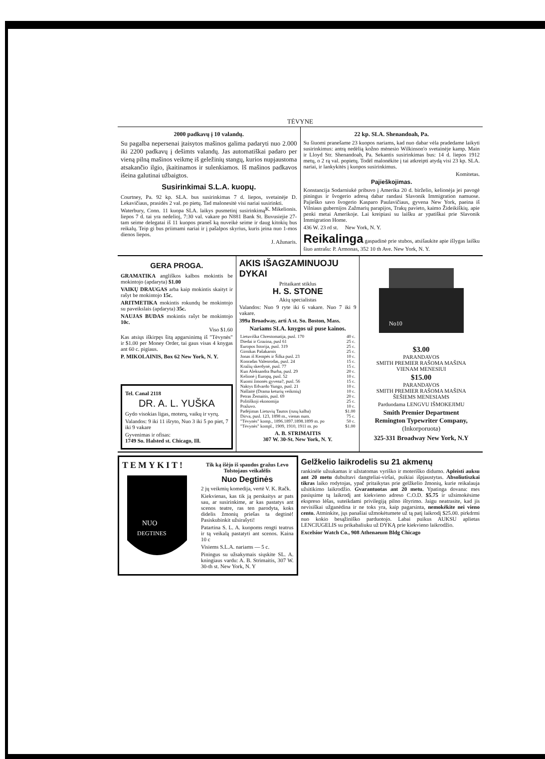TĖVYNE
2000 padkavų į 10 valandų.
Su pagalba nepersenai įtaisytos mašinos galima padaryti nuo 2.000 iki 2200 padkavų į dešimts valandų. Jas automatiškai padaro per vieną pilną mašinos veikmę iš geležinių stangų, kurios nupjaustoma atsakančio ilgio, įkaitinamos ir sulenkiamos. Iš mašinos padkavos išeina galutinai užbaigtos.
Susirinkimai S.L.A. kuopų.
Courtney, Pa. 92 kp. SLA. bus susirinkimas 7 d. liepos, svetainėje D. Lekavičiaus, prasidės 2 val. po pietų. Tad malonesitė visi nariai susirinkti. K. Mikelionis.
Waterbury, Conn. 11 kuopa SLA. laikys pusmetinį susirinkimą liepos 7 d. tai yra nedelioj, 7:30 val. vakare po N881 Bank St. Buvusiejie 27-tam seime delegatai iš 11 kuopos praneš ką nuveikė seime ir daug kitokių bus reikalų. Teip gi bus priimami nariai ir į pašalpos skyrius, kuris įeina nuo 1-mos dienos liepos.
J. Ažunaris.
22 kp. SLA. Shenandoah, Pa.
Su šiuomi pranešame 23 kuopos nariams, kad nuo dabar vėla pradedame laikyti susirinkimus: antrą nedėlią kožno mėnesio Wilkinson'o svetainėje kamp. Main ir Lloyd Str. Shenandoah, Pa. Sekantis susirinkimas bus: 14 d. liepos 1912 metų, o 2 rą val. popietų. Todėl malonėkite į tai atkreipti atydą visi 23 kp. SLA. nariai, ir lankykitės į kuopos susirinkimus.
Komitetas.
Pajieškojimas.
Konstancija Sodarniukė pribuvo į Amerika 20 d. birželio, kelionėja jei pavogė piningus ir švogerio adresą dabar randasi Slavonik Immigration namuose. Pajieško savo švogerio Kasparo Paulavičiaus, gyvena New York, paeina iš Vilniaus gubernijos Zažmarių parapijos, Trakų pavieto, kaimo Žideikiškių. apie penki metai Amerikoje. Lai kreipiasi su laišku ar ypatiškai prie Slavonik Immigration Home.
436 W. 23 rd st. New York, N. Y.
Reikalinga gaspadinė prie stubos, atsišaukite apie išlygas laišku šiuo antrašu: P. Armonas, 352 10 th Ave. New York, N. Y.
GERA PROGA.
GRAMATIKA angliškos kalbos mokintis be mokintojo (apdaryta) $1.00
VAIKŲ DRAUGAS arba kaip mokintis skaityt ir rašyt be mokintojo 15c.
ARITMETIKA mokintis rokundų be mokintojo su paveikslais (apdaryta) 35c.
NAUJAS BUDAS mokintis rašyt be mokintojo 10c.
Viso $1.60
Kas atsiųs iškirpęs šitą apgarsinimą iš "Tėvynės" ir $1.00 per Money Order, tai gaus visas 4 knygas ant 60 c. pigiaus.
P. MIKOLAINIS, Box 62 New York, N. Y.
Tel. Canal 2118
DR. A. L. YUŠKA
Gydo visokias ligas, moterų, vaikų ir vyrų.
Valandos: 9 iki 11 išryto, Nuo 3 iki 5 po piet, 7 iki 9 vakare
Gyvenimas ir ofisas:
1749 So. Halsted st. Chicago, Ill.
AKIS IŠAGZAMINUOJU DYKAI
Pritaikant stiklus
H. S. STONE
Akių specialistas
Valandos: Nuo 9 ryte iki 6 vakare. Nuo 7 iki 9 vakare.
399a Broadway, arti A st. So. Boston, Mass.
Nariams SLA. knygos už puse kainos.
| Lietuviška Chrestomatija, pusl. 170 | 40 c. |
| Diedai ir Grazina, pusl 61 | 25 c. |
| Europos Istorija, pusl. 319 | 25 c. |
| Girnikas Pašakarnis | 25 c. |
| Jonas iš Kempės ir Šilka pusl. 23 | 10 c. |
| Konradas Valenrodas, pusl. 24 | 15 c. |
| Kražių skerdynė, pusl. 77 | 15 c. |
| Kun Aleksandra Burba, pusl. 29 | 20 c. |
| Kelionė į Europą, pusl. 52 | 10 c. |
| Kuomi žmonės gyvena?, pusl. 56 | 15 c. |
| Naktys Edvardo Yungo, pusl. 21 | 10 c. |
| Našlaitė (Drama keturių veikmių) | 10 c. |
| Petras Žemaitis, pusl. 69 | 20 c. |
| Politiškoji ekonomija | 25 c. |
| Pražuvo. | 10 c. |
| Padėjimas Lietuvių Tautos (rusų kalba) | $1.00 |
| Dirva, pusl. 123, 1898 m., vienas num. | 75 c. |
| "Tėvynės" komp., 1896.1897.1898.1899 m. po | 50 c. |
| "Tėvynės" kompl., 1909, 1910, 1911 m. po | $1.00 |
A. B. STRIMAITIS
307 W. 30-St. New York, N. Y.
No10
$3.00
PARANDAVOS
SMITH PREMIER RAŠOMA MAŠINA
VIENAM MENESIUI
$15.00
PARANDAVOS
SMITH PREMIER RAŠOMA MAŠINA
ŠEŠIEMS MENESIAMS
Parduodama LENGVU IŠMOKEJIMU
Smith Premier Department
Remington Typewriter Company,
(Inkorporuota)
325-331 Broadway New York, N.Y
TEMYKIT!
NUO
DEGTINES
Tik ką išėjo iš spaudos gražus Levo Tolstojaus veikalėlis
Nuo Degtinės
2 jų veikmių komedija, vertė V. K. Račk.
Kiekvienas, kas tik ją perskaitys ar pats sau, ar susirinkime, ar kas pastatys ant scenos teatre, ras ten parodyta, koks didelis žmonių priešas ta degtinė! Pasiskubinkit užsirašyti!
Patartina S. L. A. kuopoms rengti teatrus ir tą veikalą pastatyti ant scenos. Kaina 10 c
Visiems S.L.A. nariams — 5 c.
Piningus su užsakymais siųskite SL. A. kningiaus vardu: A. B. Strimaitis, 307 W. 30-th st. New York, N. Y
Gelžkelio laikrodelis su 21 akmenų
rankinėle užsukamas ir užstatomas vyriško ir moteriško didumo. Apleisti auksu ant 20 metu dubultavi dangteliai-viršai, puikiai išpjaustytas. Absoliutiszkai tikras laiko rodytojas, ypač pritaikytas prie gelžkelio žmonių, kurie reikalauja užsitikimo laikrodžio. Gvarantuotas ant 20 metu. Ypatinga dovana: mes pasiųsime tą laikrodį ant kiekvieno adreso C.O.D. $5.75 ir užsimokėsime ekspreso lėšas, suteikdami privilegiją pilno ištyrimo. Jaigu neatrasite, kad jis nevisiškai užganėdina ir ne toks yra, kaip pagarsinta, nemokėkite nei vieno cento. Atminkite, jųs panašiai užmokėtumete už tą patį laikrodį $25.00. pirkdrmi nuo kokio besąžiniško parduotojo. Labai puikus AUKSU aplietas LENCIUGELIS su prikabaliuku už DYKĄ prie kiekvieno laikrodžio.
Excelsior Watch Co., 908 Athenaeum Bldg Chicago